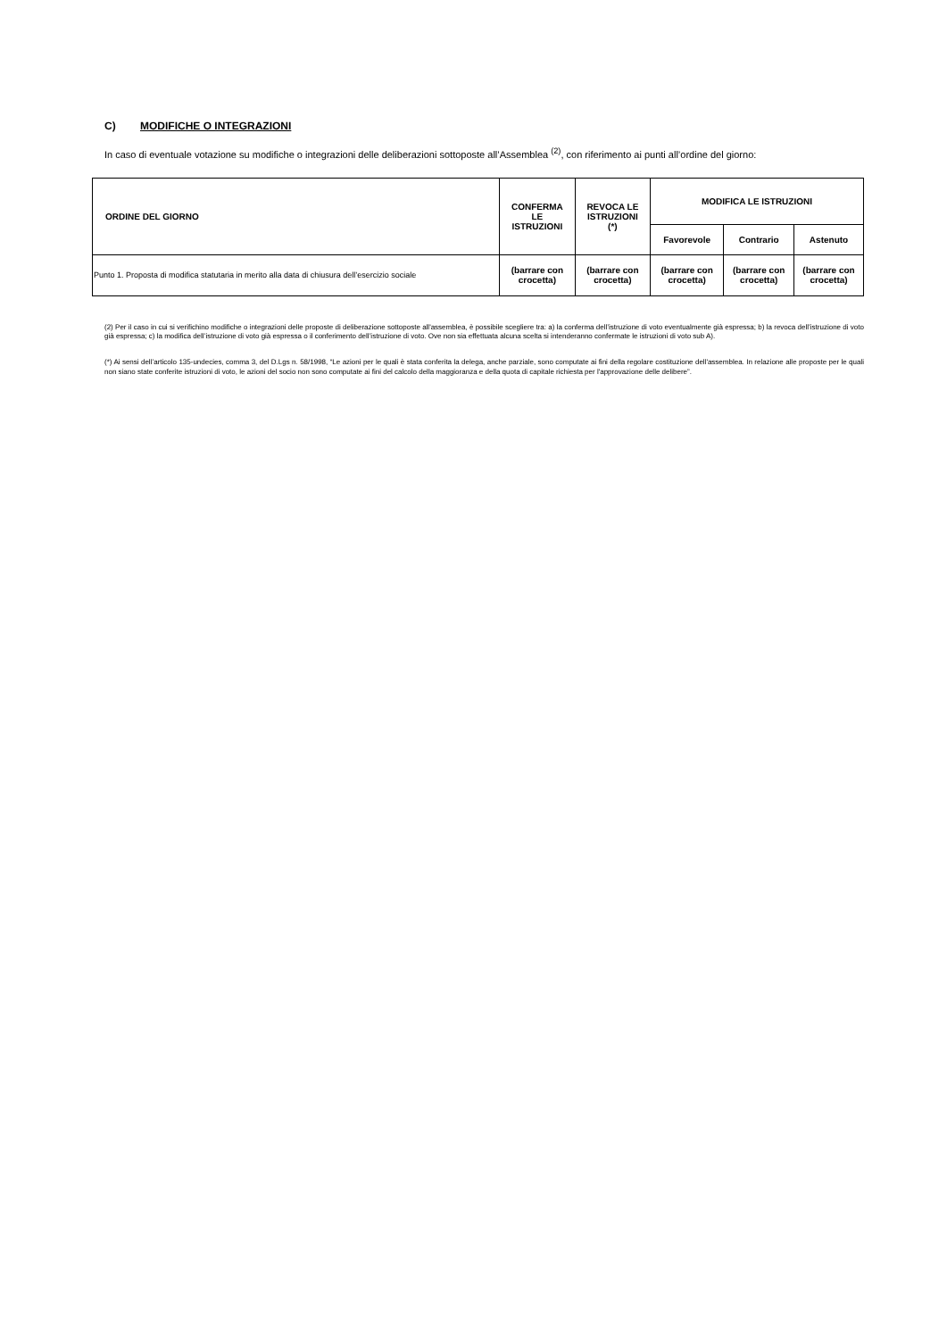C) MODIFICHE O INTEGRAZIONI
In caso di eventuale votazione su modifiche o integrazioni delle deliberazioni sottoposte all’Assemblea <sup>(2)</sup>, con riferimento ai punti all’ordine del giorno:
| ORDINE DEL GIORNO | CONFERMA LE ISTRUZIONI | REVOCA LE ISTRUZIONI (*) | MODIFICA LE ISTRUZIONI | | |
| --- | --- | --- | --- | --- | --- |
| | | | Favorevole | Contrario | Astenuto |
| Punto 1. Proposta di modifica statutaria in merito alla data di chiusura dell’esercizio sociale | (barrare con crocetta) | (barrare con crocetta) | (barrare con crocetta) | (barrare con crocetta) | (barrare con crocetta) |
(2) Per il caso in cui si verifichino modifiche o integrazioni delle proposte di deliberazione sottoposte all'assemblea, è possibile scegliere tra: a) la conferma dell’istruzione di voto eventualmente già espressa; b) la revoca dell’istruzione di voto già espressa; c) la modifica dell’istruzione di voto già espressa o il conferimento dell’istruzione di voto. Ove non sia effettuata alcuna scelta si intenderanno confermate le istruzioni di voto sub A).
(*) Ai sensi dell’articolo 135-undecies, comma 3, del D.Lgs n. 58/1998, “Le azioni per le quali è stata conferita la delega, anche parziale, sono computate ai fini della regolare costituzione dell'assemblea. In relazione alle proposte per le quali non siano state conferite istruzioni di voto, le azioni del socio non sono computate ai fini del calcolo della maggioranza e della quota di capitale richiesta per l'approvazione delle delibere”.